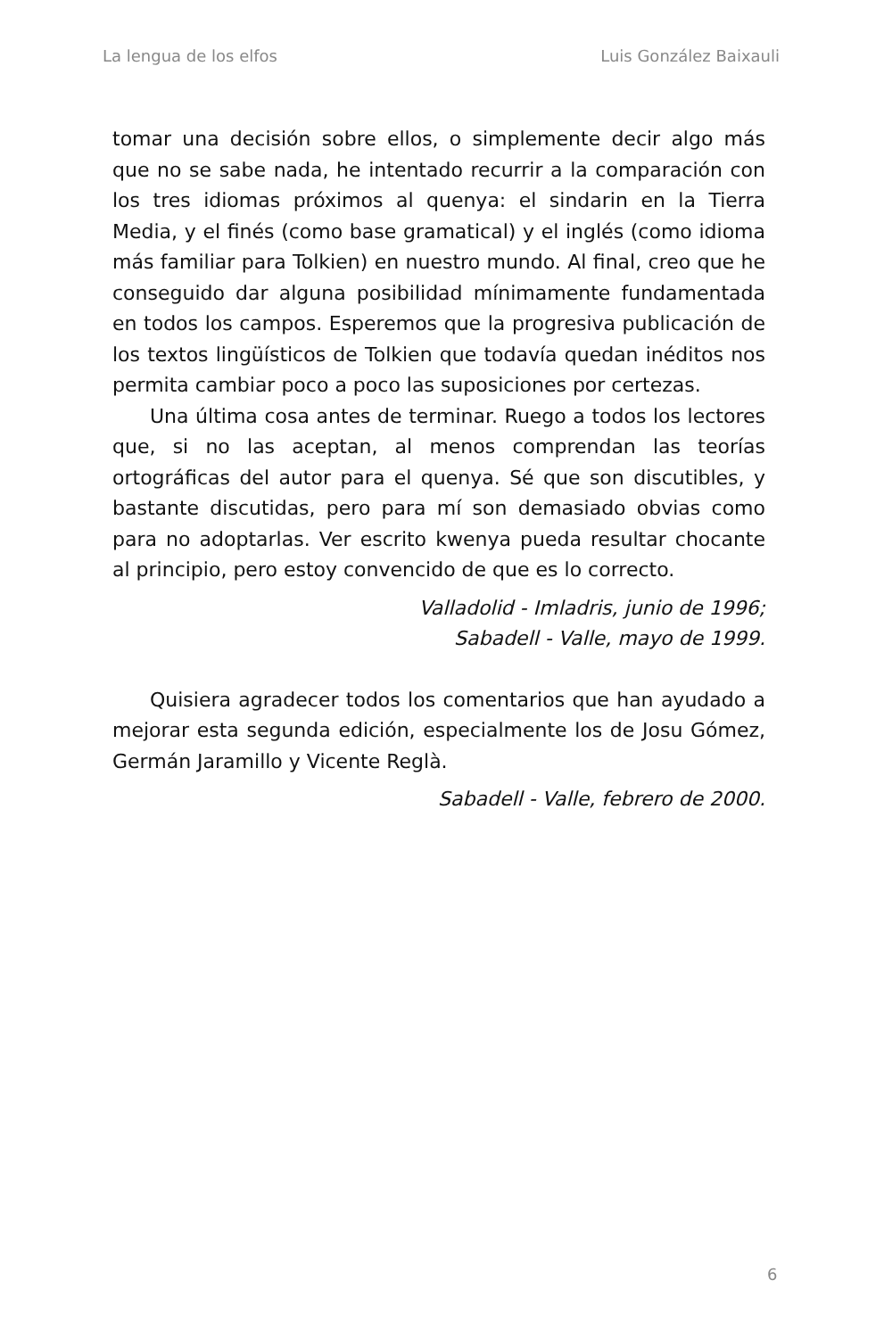La lengua de los elfos Luis González Baixauli
tomar una decisión sobre ellos, o simplemente decir algo más que no se sabe nada, he intentado recurrir a la comparación con los tres idiomas próximos al quenya: el sindarin en la Tierra Media, y el finés (como base gramatical) y el inglés (como idioma más familiar para Tolkien) en nuestro mundo. Al final, creo que he conseguido dar alguna posibilidad mínimamente fundamentada en todos los campos. Esperemos que la progresiva publicación de los textos lingüísticos de Tolkien que todavía quedan inéditos nos permita cambiar poco a poco las suposiciones por certezas.
Una última cosa antes de terminar. Ruego a todos los lectores que, si no las aceptan, al menos comprendan las teorías ortográficas del autor para el quenya. Sé que son discutibles, y bastante discutidas, pero para mí son demasiado obvias como para no adoptarlas. Ver escrito kwenya pueda resultar chocante al principio, pero estoy convencido de que es lo correcto.
Valladolid - Imladris, junio de 1996;
Sabadell - Valle, mayo de 1999.
Quisiera agradecer todos los comentarios que han ayudado a mejorar esta segunda edición, especialmente los de Josu Gómez, Germán Jaramillo y Vicente Reglà.
Sabadell - Valle, febrero de 2000.
6